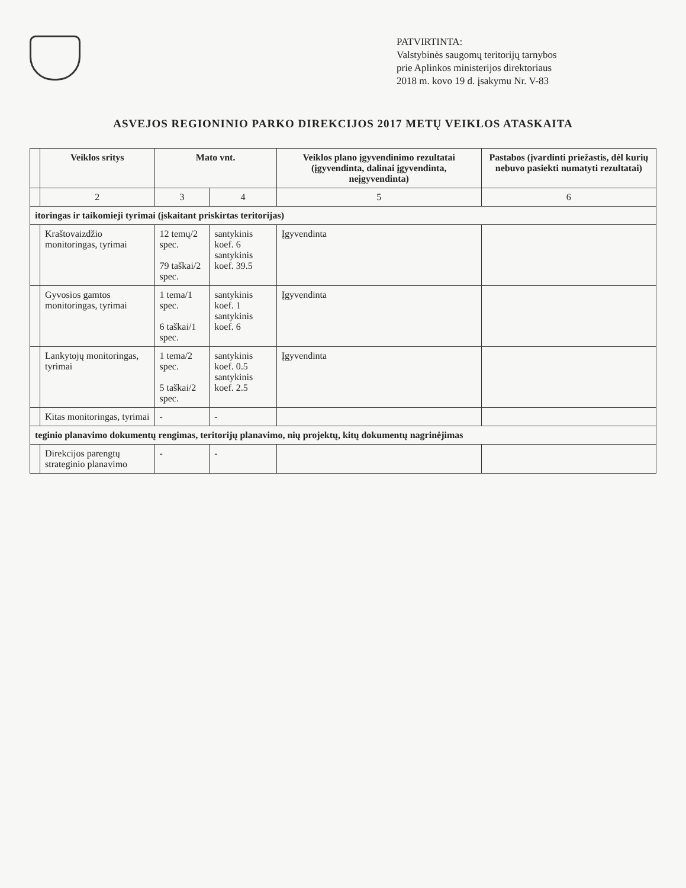PATVIRTINTA:
Valstybinės saugomų teritorijų tarnybos
prie Aplinkos ministerijos direktoriaus
2018 m. kovo 19 d. įsakymu Nr. V-83
ASVEJOS REGIONINIO PARKO DIREKCIJOS 2017 METŲ VEIKLOS ATASKAITA
| | Veiklos sritys | Mato vnt. | | Veiklos plano įgyvendinimo rezultatai (įgyvendinta, dalinai įgyvendinta, neįgyvendinta) | Pastabos (įvardinti priežastis, dėl kurių nebuvo pasiekti numatyti rezultatai) |
| --- | --- | --- | --- | --- | --- |
| | 2 | 3 | 4 | 5 | 6 |
| itoringas ir taikomieji tyrimai (įskaitant priskirtas teritorijas) | | | | | |
| | Kraštovaizdžio monitoringas, tyrimai | 12 temų/2 spec. 79 taškai/2 spec. | santykinis koef. 6 santykinis koef. 39.5 | Įgyvendinta | |
| | Gyvosios gamtos monitoringas, tyrimai | 1 tema/1 spec. 6 taškai/1 spec. | santykinis koef. 1 santykinis koef. 6 | Įgyvendinta | |
| | Lankytojų monitoringas, tyrimai | 1 tema/2 spec. 5 taškai/2 spec. | santykinis koef. 0.5 santykinis koef. 2.5 | Įgyvendinta | |
| | Kitas monitoringas, tyrimai | - | - | | |
| teginio planavimo dokumentų rengimas, teritorijų planavimo, nių projektų, kitų dokumentų nagrinėjimas | | | | | |
| | Direkcijos parengtų strateginio planavimo | - | - | | |